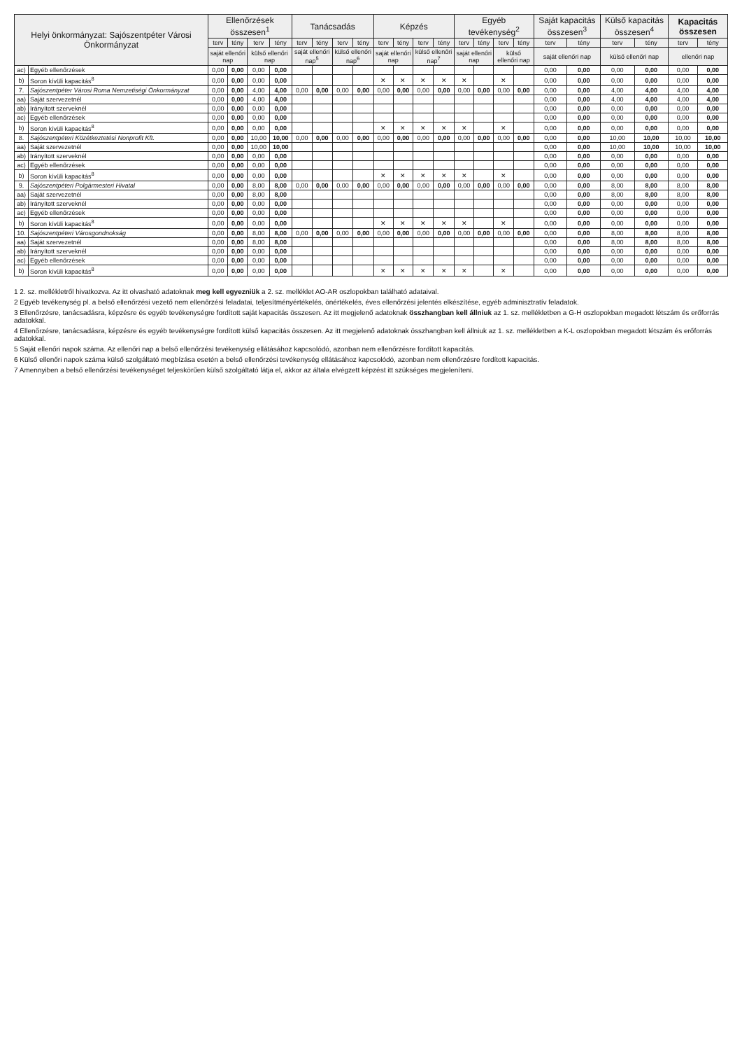| Helyi önkormányzat: Sajószentpéter Városi Önkormányzat | | Ellenőrzések összesen<sup>1</sup> | | | | Tanácsadás | | | | Képzés | | | | Egyéb tevékenység<sup>2</sup> | | | | Saját kapacitás összesen<sup>3</sup> | | Külső kapacitás összesen<sup>4</sup> | | Kapacitás összesen | |
| --- | --- | --- | --- | --- | --- | --- | --- | --- | --- | --- | --- | --- | --- | --- | --- | --- | --- | --- | --- | --- | --- | --- | --- |
| | | terv | tény | terv | tény | terv | tény | terv | tény | terv | tény | terv | tény | terv | tény | terv | tény | terv | tény | terv | tény | terv | tény |
| | | saját ellenőri nap | | külső ellenőri nap | | saját ellenőri nap<sup>5</sup> | | külső ellenőri nap<sup>6</sup> | | saját ellenőri nap | | külső ellenőri nap<sup>7</sup> | | saját ellenőri nap | | külső ellenőri nap | | saját ellenőri nap | | külső ellenőri nap | | ellenőri nap | |
| ac) | Egyéb ellenőrzések | 0,00 | 0,00 | 0,00 | 0,00 | | | | | | | | | | | | | 0,00 | 0,00 | 0,00 | 0,00 | 0,00 | 0,00 |
| b) | Soron kívüli kapacitás<sup>8</sup> | 0,00 | 0,00 | 0,00 | 0,00 | | | | | ✕ | ✕ | ✕ | ✕ | ✕ | | ✕ | | 0,00 | 0,00 | 0,00 | 0,00 | 0,00 | 0,00 |
| 7. | Sajószentpéter Városi Roma Nemzetiségi Önkormányzat | 0,00 | 0,00 | 4,00 | 4,00 | 0,00 | 0,00 | 0,00 | 0,00 | 0,00 | 0,00 | 0,00 | 0,00 | 0,00 | 0,00 | 0,00 | 0,00 | 0,00 | 0,00 | 4,00 | 4,00 | 4,00 | 4,00 |
| aa) | Saját szervezetnél | 0,00 | 0,00 | 4,00 | 4,00 | | | | | | | | | | | | | 0,00 | 0,00 | 4,00 | 4,00 | 4,00 | 4,00 |
| ab) | Irányított szerveknél | 0,00 | 0,00 | 0,00 | 0,00 | | | | | | | | | | | | | 0,00 | 0,00 | 0,00 | 0,00 | 0,00 | 0,00 |
| ac) | Egyéb ellenőrzések | 0,00 | 0,00 | 0,00 | 0,00 | | | | | | | | | | | | | 0,00 | 0,00 | 0,00 | 0,00 | 0,00 | 0,00 |
| b) | Soron kívüli kapacitás<sup>8</sup> | 0,00 | 0,00 | 0,00 | 0,00 | | | | | ✕ | ✕ | ✕ | ✕ | ✕ | | ✕ | | 0,00 | 0,00 | 0,00 | 0,00 | 0,00 | 0,00 |
| 8. | Sajószentpéteri Közétkeztetési Nonprofit Kft. | 0,00 | 0,00 | 10,00 | 10,00 | 0,00 | 0,00 | 0,00 | 0,00 | 0,00 | 0,00 | 0,00 | 0,00 | 0,00 | 0,00 | 0,00 | 0,00 | 0,00 | 0,00 | 10,00 | 10,00 | 10,00 | 10,00 |
| aa) | Saját szervezetnél | 0,00 | 0,00 | 10,00 | 10,00 | | | | | | | | | | | | | 0,00 | 0,00 | 10,00 | 10,00 | 10,00 | 10,00 |
| ab) | Irányított szerveknél | 0,00 | 0,00 | 0,00 | 0,00 | | | | | | | | | | | | | 0,00 | 0,00 | 0,00 | 0,00 | 0,00 | 0,00 |
| ac) | Egyéb ellenőrzések | 0,00 | 0,00 | 0,00 | 0,00 | | | | | | | | | | | | | 0,00 | 0,00 | 0,00 | 0,00 | 0,00 | 0,00 |
| b) | Soron kívüli kapacitás<sup>8</sup> | 0,00 | 0,00 | 0,00 | 0,00 | | | | | ✕ | ✕ | ✕ | ✕ | ✕ | | ✕ | | 0,00 | 0,00 | 0,00 | 0,00 | 0,00 | 0,00 |
| 9. | Sajószentpéteri Polgármesteri Hivatal | 0,00 | 0,00 | 8,00 | 8,00 | 0,00 | 0,00 | 0,00 | 0,00 | 0,00 | 0,00 | 0,00 | 0,00 | 0,00 | 0,00 | 0,00 | 0,00 | 0,00 | 0,00 | 8,00 | 8,00 | 8,00 | 8,00 |
| aa) | Saját szervezetnél | 0,00 | 0,00 | 8,00 | 8,00 | | | | | | | | | | | | | 0,00 | 0,00 | 8,00 | 8,00 | 8,00 | 8,00 |
| ab) | Irányított szerveknél | 0,00 | 0,00 | 0,00 | 0,00 | | | | | | | | | | | | | 0,00 | 0,00 | 0,00 | 0,00 | 0,00 | 0,00 |
| ac) | Egyéb ellenőrzések | 0,00 | 0,00 | 0,00 | 0,00 | | | | | | | | | | | | | 0,00 | 0,00 | 0,00 | 0,00 | 0,00 | 0,00 |
| b) | Soron kívüli kapacitás<sup>8</sup> | 0,00 | 0,00 | 0,00 | 0,00 | | | | | ✕ | ✕ | ✕ | ✕ | ✕ | | ✕ | | 0,00 | 0,00 | 0,00 | 0,00 | 0,00 | 0,00 |
| 10. | Sajószentpéteri Városgondnokság | 0,00 | 0,00 | 8,00 | 8,00 | 0,00 | 0,00 | 0,00 | 0,00 | 0,00 | 0,00 | 0,00 | 0,00 | 0,00 | 0,00 | 0,00 | 0,00 | 0,00 | 0,00 | 8,00 | 8,00 | 8,00 | 8,00 |
| aa) | Saját szervezetnél | 0,00 | 0,00 | 8,00 | 8,00 | | | | | | | | | | | | | 0,00 | 0,00 | 8,00 | 8,00 | 8,00 | 8,00 |
| ab) | Irányított szerveknél | 0,00 | 0,00 | 0,00 | 0,00 | | | | | | | | | | | | | 0,00 | 0,00 | 0,00 | 0,00 | 0,00 | 0,00 |
| ac) | Egyéb ellenőrzések | 0,00 | 0,00 | 0,00 | 0,00 | | | | | | | | | | | | | 0,00 | 0,00 | 0,00 | 0,00 | 0,00 | 0,00 |
| b) | Soron kívüli kapacitás<sup>8</sup> | 0,00 | 0,00 | 0,00 | 0,00 | | | | | ✕ | ✕ | ✕ | ✕ | ✕ | | ✕ | | 0,00 | 0,00 | 0,00 | 0,00 | 0,00 | 0,00 |
1 2. sz. mellékletről hivatkozva. Az itt olvasható adatoknak meg kell egyezniük a 2. sz. melléklet AO-AR oszlopokban található adataival.
2 Egyéb tevékenység pl. a belső ellenőrzési vezető nem ellenőrzési feladatai, teljesítményértékelés, önértékelés, éves ellenőrzési jelentés elkészítése, egyéb adminisztratív feladatok.
3 Ellenőrzésre, tanácsadásra, képzésre és egyéb tevékenységre fordított saját kapacitás összesen. Az itt megjelenő adatoknak összhangban kell állniuk az 1. sz. mellékletben a G-H oszlopokban megadott létszám és erőforrás adatokkal.
4 Ellenőrzésre, tanácsadásra, képzésre és egyéb tevékenységre fordított külső kapacitás összesen. Az itt megjelenő adatoknak összhangban kell állniuk az 1. sz. mellékletben a K-L oszlopokban megadott létszám és erőforrás adatokkal.
5 Saját ellenőri napok száma. Az ellenőri nap a belső ellenőrzési tevékenység ellátásához kapcsolódó, azonban nem ellenőrzésre fordított kapacitás.
6 Külső ellenőri napok száma külső szolgáltató megbízása esetén a belső ellenőrzési tevékenység ellátásához kapcsolódó, azonban nem ellenőrzésre fordított kapacitás.
7 Amennyiben a belső ellenőrzési tevékenységet teljeskörűen külső szolgáltató látja el, akkor az általa elvégzett képzést itt szükséges megjeleníteni.